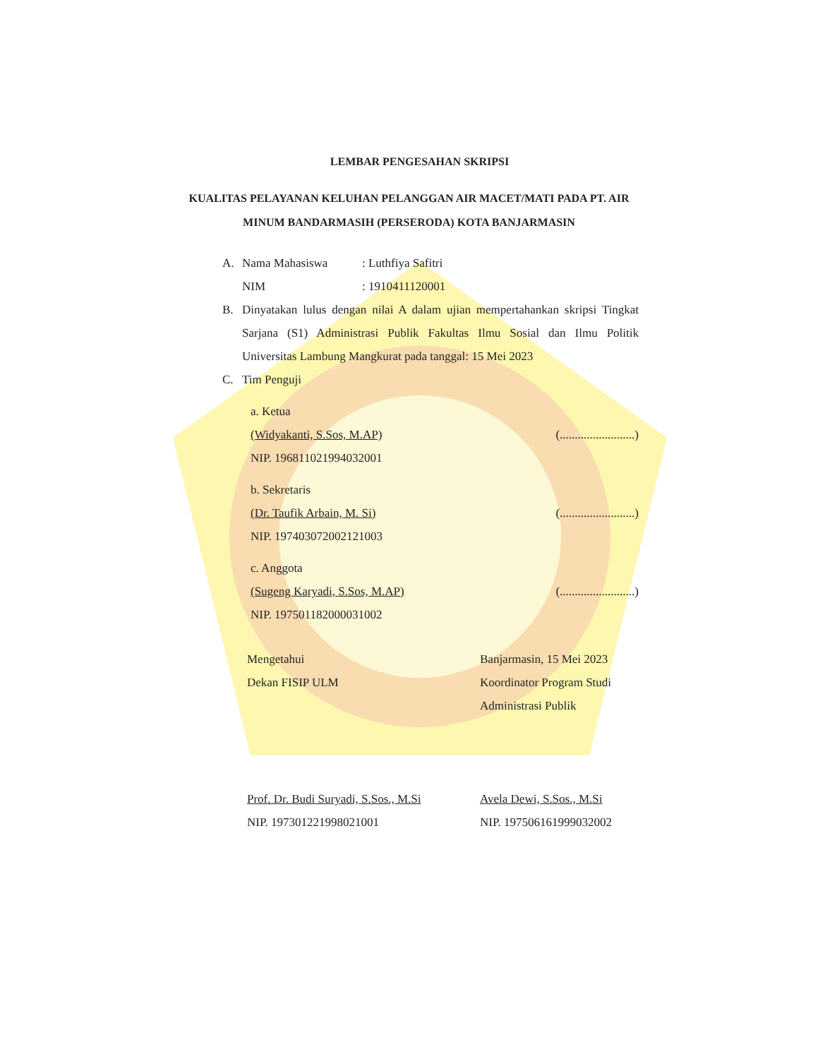LEMBAR PENGESAHAN SKRIPSI
KUALITAS PELAYANAN KELUHAN PELANGGAN AIR MACET/MATI PADA PT. AIR MINUM BANDARMASIH (PERSERODA) KOTA BANJARMASIN
A. Nama Mahasiswa: Luthfiya Safitri
NIM: 1910411120001
B. Dinyatakan lulus dengan nilai A dalam ujian mempertahankan skripsi Tingkat Sarjana (S1) Administrasi Publik Fakultas Ilmu Sosial dan Ilmu Politik Universitas Lambung Mangkurat pada tanggal: 15 Mei 2023
C. Tim Penguji
a. Ketua
(Widyakanti, S.Sos, M.AP) (.........................)
NIP. 196811021994032001
b. Sekretaris
(Dr. Taufik Arbain, M. Si) (.........................)
NIP. 197403072002121003
c. Anggota
(Sugeng Karyadi, S.Sos, M.AP) (.........................)
NIP. 197501182000031002
Mengetahui
Dekan FISIP ULM
Prof. Dr. Budi Suryadi, S.Sos., M.Si
NIP. 197301221998021001
Banjarmasin, 15 Mei 2023
Koordinator Program Studi
Administrasi Publik
Avela Dewi, S.Sos., M.Si
NIP. 197506161999032002